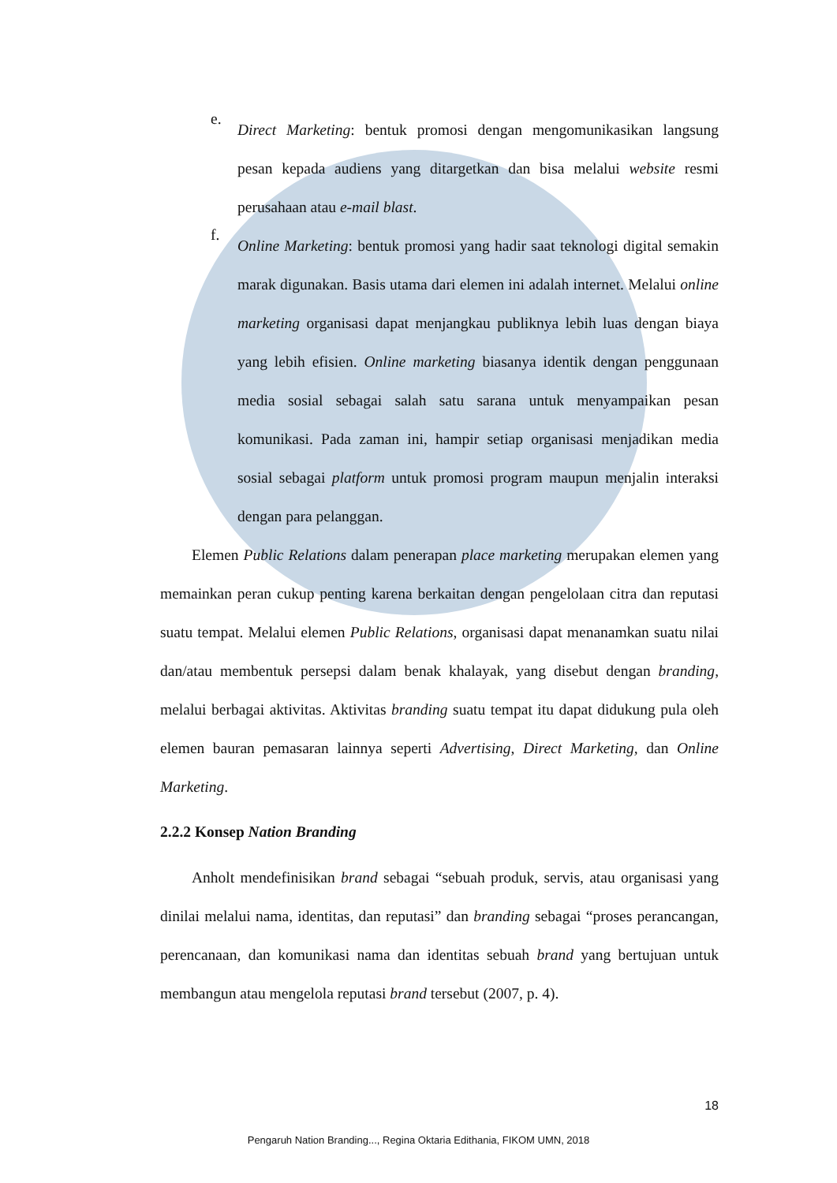e.
Direct Marketing: bentuk promosi dengan mengomunikasikan langsung pesan kepada audiens yang ditargetkan dan bisa melalui website resmi perusahaan atau e-mail blast.
f.
Online Marketing: bentuk promosi yang hadir saat teknologi digital semakin marak digunakan. Basis utama dari elemen ini adalah internet. Melalui online marketing organisasi dapat menjangkau publiknya lebih luas dengan biaya yang lebih efisien. Online marketing biasanya identik dengan penggunaan media sosial sebagai salah satu sarana untuk menyampaikan pesan komunikasi. Pada zaman ini, hampir setiap organisasi menjadikan media sosial sebagai platform untuk promosi program maupun menjalin interaksi dengan para pelanggan.
Elemen Public Relations dalam penerapan place marketing merupakan elemen yang memainkan peran cukup penting karena berkaitan dengan pengelolaan citra dan reputasi suatu tempat. Melalui elemen Public Relations, organisasi dapat menanamkan suatu nilai dan/atau membentuk persepsi dalam benak khalayak, yang disebut dengan branding, melalui berbagai aktivitas. Aktivitas branding suatu tempat itu dapat didukung pula oleh elemen bauran pemasaran lainnya seperti Advertising, Direct Marketing, dan Online Marketing.
2.2.2 Konsep Nation Branding
Anholt mendefinisikan brand sebagai “sebuah produk, servis, atau organisasi yang dinilai melalui nama, identitas, dan reputasi” dan branding sebagai “proses perancangan, perencanaan, dan komunikasi nama dan identitas sebuah brand yang bertujuan untuk membangun atau mengelola reputasi brand tersebut (2007, p. 4).
18
Pengaruh Nation Branding..., Regina Oktaria Edithania, FIKOM UMN, 2018